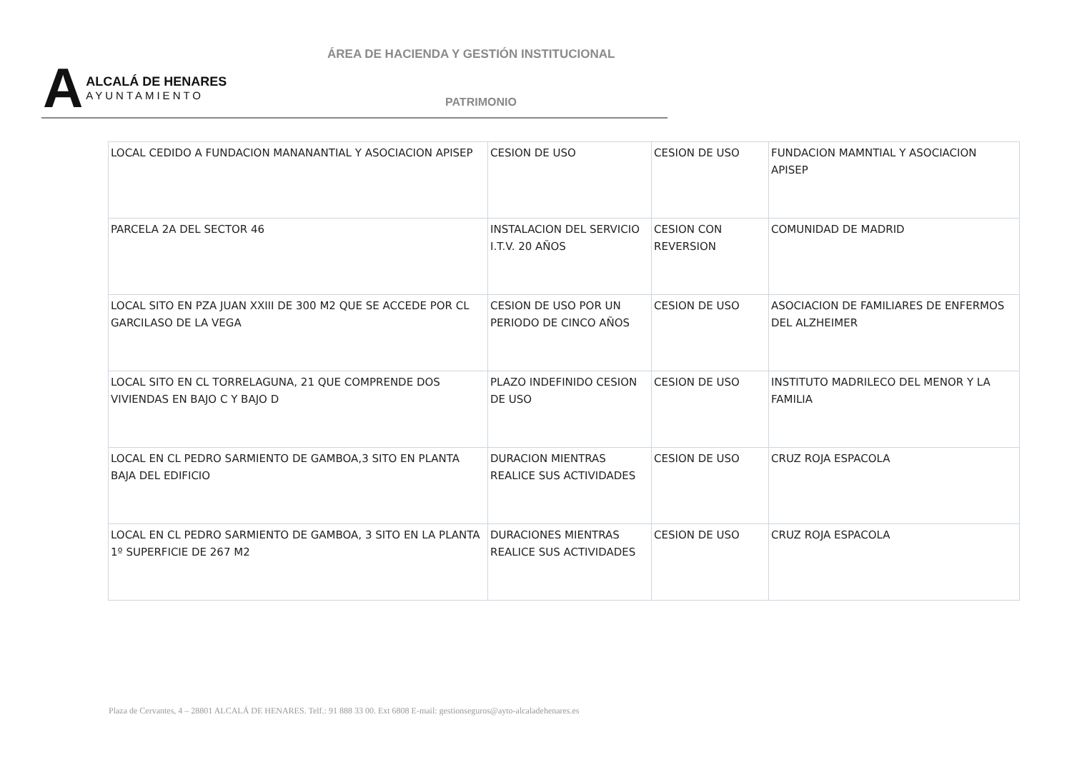ÁREA DE HACIENDA Y GESTIÓN INSTITUCIONAL
A
ALCALÁ DE HENARES
AYUNTAMIENTO
PATRIMONIO
| LOCAL CEDIDO A FUNDACION MANANANTIAL Y ASOCIACION APISEP | CESION DE USO | CESION DE USO | FUNDACION MAMNTIAL Y ASOCIACION APISEP |
| PARCELA 2A DEL SECTOR 46 | INSTALACION DEL SERVICIO I.T.V. 20 AÑOS | CESION CON REVERSION | COMUNIDAD DE MADRID |
| LOCAL SITO EN PZA JUAN XXIII DE 300 M2 QUE SE ACCEDE POR CL GARCILASO DE LA VEGA | CESION DE USO POR UN PERIODO DE CINCO AÑOS | CESION DE USO | ASOCIACION DE FAMILIARES DE ENFERMOS DEL ALZHEIMER |
| LOCAL SITO EN CL TORRELAGUNA, 21 QUE COMPRENDE DOS VIVIENDAS EN BAJO C Y BAJO D | PLAZO INDEFINIDO CESION DE USO | CESION DE USO | INSTITUTO MADRILECO DEL MENOR Y LA FAMILIA |
| LOCAL EN CL PEDRO SARMIENTO DE GAMBOA,3 SITO EN PLANTA BAJA DEL EDIFICIO | DURACION MIENTRAS REALICE SUS ACTIVIDADES | CESION DE USO | CRUZ ROJA ESPACOLA |
| LOCAL EN CL PEDRO SARMIENTO DE GAMBOA, 3 SITO EN LA PLANTA 1º SUPERFICIE DE 267 M2 | DURACIONES MIENTRAS REALICE SUS ACTIVIDADES | CESION DE USO | CRUZ ROJA ESPACOLA |
Plaza de Cervantes, 4 – 28801 ALCALÁ DE HENARES. Telf.: 91 888 33 00. Ext 6808 E-mail: gestionseguros@ayto-alcaladehenares.es